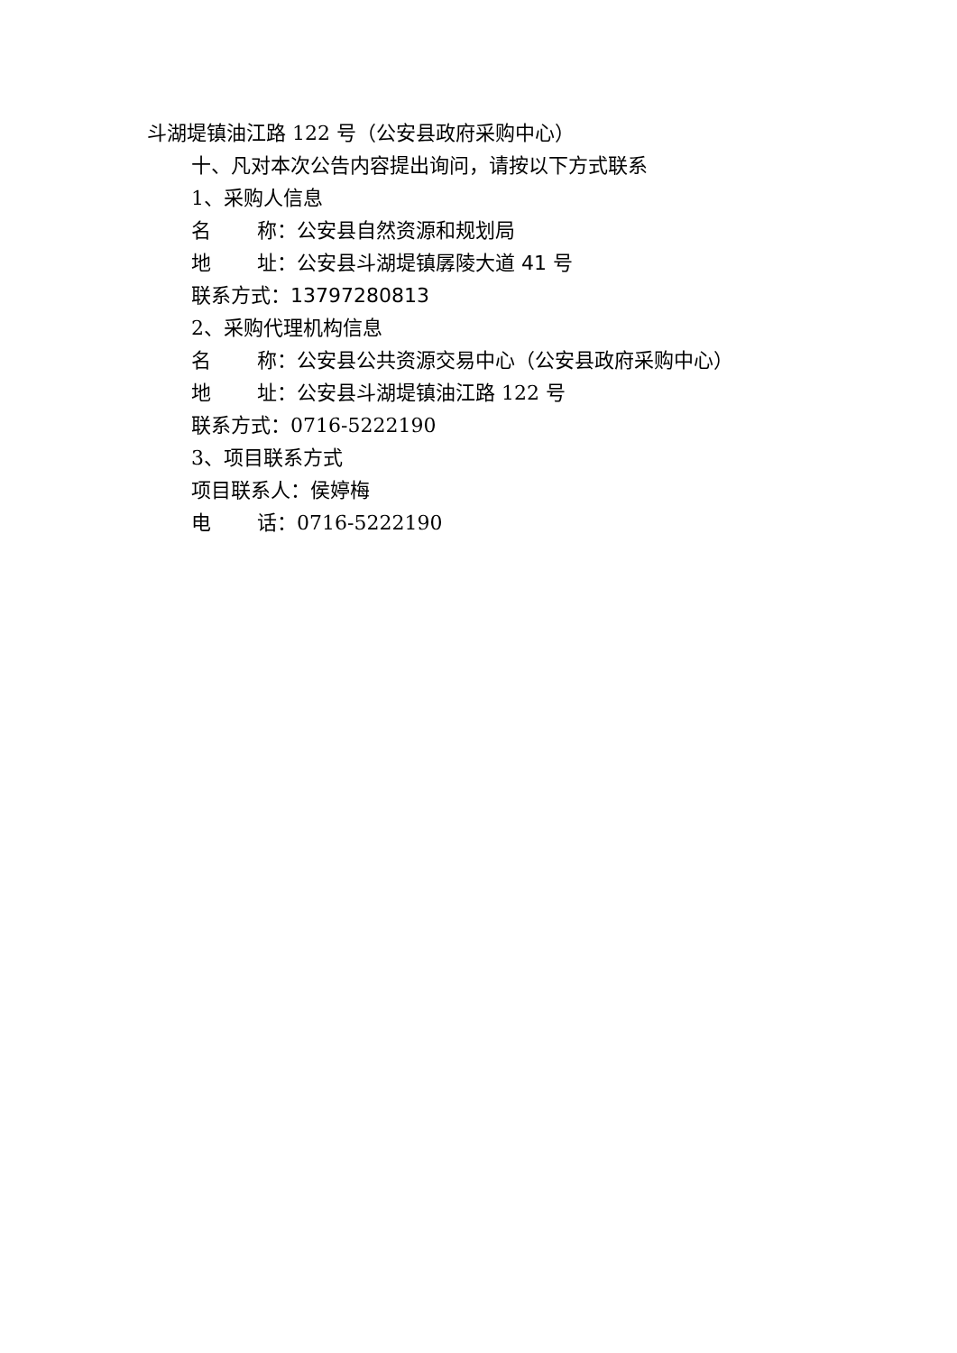斗湖堤镇油江路 122 号（公安县政府采购中心）
十、凡对本次公告内容提出询问，请按以下方式联系
1、采购人信息
名　　 称：公安县自然资源和规划局
地　　 址：公安县斗湖堤镇孱陵大道 41 号
联系方式：13797280813
2、采购代理机构信息
名　　 称：公安县公共资源交易中心（公安县政府采购中心）
地　　 址：公安县斗湖堤镇油江路 122 号
联系方式：0716-5222190
3、项目联系方式
项目联系人：侯婷梅
电　　 话：0716-5222190